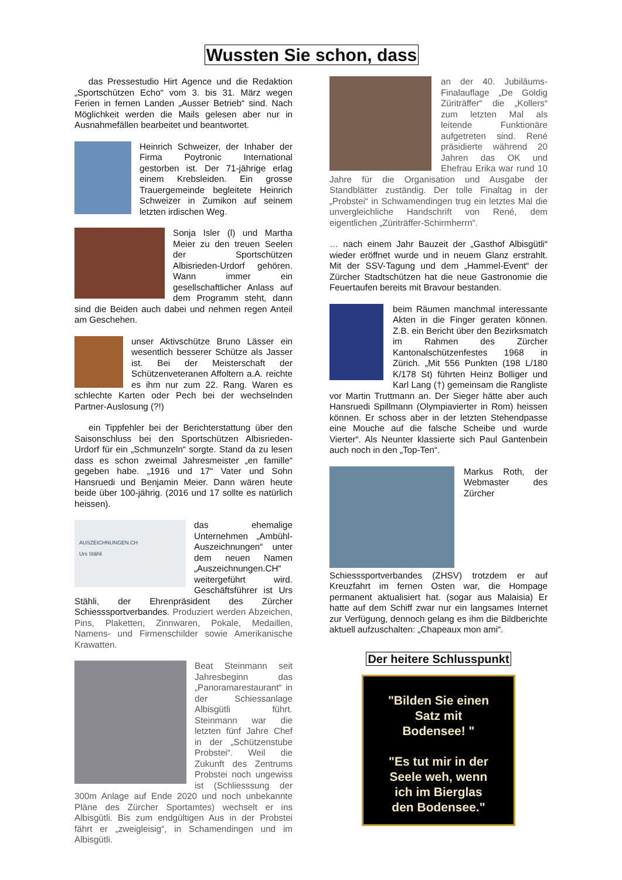Wussten Sie schon, dass
das Pressestudio Hirt Agence und die Redaktion „Sportschützen Echo“ vom 3. bis 31. März wegen Ferien in fernen Landen „Ausser Betrieb“ sind. Nach Möglichkeit werden die Mails gelesen aber nur in Ausnahmefällen bearbeitet und beantwortet.
Heinrich Schweizer, der Inhaber der Firma Poytronic International gestorben ist. Der 71-jährige erlag einem Krebsleiden. Ein grosse Trauergemeinde begleitete Heinrich Schweizer in Zumikon auf seinem letzten irdischen Weg.
Sonja Isler (l) und Martha Meier zu den treuen Seelen der Sportschützen Albisrieden-Urdorf gehören. Wann immer ein gesellschaftlicher Anlass auf dem Programm steht, dann sind die Beiden auch dabei und nehmen regen Anteil am Geschehen.
unser Aktivschütze Bruno Lässer ein wesentlich besserer Schütze als Jasser ist. Bei der Meisterschaft der Schützenveteranen Affoltern a.A. reichte es ihm nur zum 22. Rang. Waren es schlechte Karten oder Pech bei der wechselnden Partner-Auslosung (?!)
ein Tippfehler bei der Berichterstattung über den Saisonschluss bei den Sportschützen Albisrieden-Urdorf für ein „Schmunzeln“ sorgte. Stand da zu lesen dass es schon zweimal Jahresmeister „en famille“ gegeben habe. „1916 und 17“ Vater und Sohn Hansruedi und Benjamin Meier. Dann wären heute beide über 100-jährig. (2016 und 17 sollte es natürlich heissen).
AUSZEICHNUNGEN.CH
Urs Stähli das ehemalige Unternehmen „Ambühl-Auszeichnungen“ unter dem neuen Namen „Auszeichnungen.CH“ weitergeführt wird. Geschäftsführer ist Urs Stähli, der Ehrenpräsident des Zürcher Schiesssportverbandes. Produziert werden Abzeichen, Pins, Plaketten, Zinnwaren, Pokale, Medaillen, Namens- und Firmenschilder sowie Amerikanische Krawatten.
Beat Steinmann seit Jahresbeginn das „Panoramarestaurant“ in der Schiessanlage Albisgütli führt. Steinmann war die letzten fünf Jahre Chef in der „Schützenstube Probstei“. Weil die Zukunft des Zentrums Probstei noch ungewiss ist (Schliesssung der 300m Anlage auf Ende 2020 und noch unbekannte Pläne des Zürcher Sportamtes) wechselt er ins Albisgütli. Bis zum endgültigen Aus in der Probstei fährt er „zweigleisig“, in Schamendingen und im Albisgütli.
an der 40. Jubiläums-Finalauflage „De Goldig Züriträffer“ die „Kollers“ zum letzten Mal als leitende Funktionäre aufgetreten sind. René präsidierte während 20 Jahren das OK und Ehefrau Erika war rund 10 Jahre für die Organisation und Ausgabe der Standblätter zuständig. Der tolle Finaltag in der „Probstei“ in Schwamendingen trug ein letztes Mal die unvergleichliche Handschrift von René, dem eigentlichen „Züriträffer-Schirmherrn“.
… nach einem Jahr Bauzeit der „Gasthof Albisgütli“ wieder eröffnet wurde und in neuem Glanz erstrahlt. Mit der SSV-Tagung und dem „Hammel-Event“ der Zürcher Stadtschützen hat die neue Gastronomie die Feuertaufen bereits mit Bravour bestanden.
beim Räumen manchmal interessante Akten in die Finger geraten können. Z.B. ein Bericht über den Bezirksmatch im Rahmen des Zürcher Kantonalschützenfestes 1968 in Zürich. „Mit 556 Punkten (198 L/180 K/178 St) führten Heinz Bolliger und Karl Lang (†) gemeinsam die Rangliste vor Martin Truttmann an. Der Sieger hätte aber auch Hansruedi Spillmann (Olympiavierter in Rom) heissen können. Er schoss aber in der letzten Stehendpasse eine Mouche auf die falsche Scheibe und wurde Vierter“. Als Neunter klassierte sich Paul Gantenbein auch noch in den „Top-Ten“.
Markus Roth, der Webmaster des Zürcher Schiesssportverbandes (ZHSV) trotzdem er auf Kreuzfahrt im fernen Osten war, die Hompage permanent aktualisiert hat. (sogar aus Malaisia) Er hatte auf dem Schiff zwar nur ein langsames Internet zur Verfügung, dennoch gelang es ihm die Bildberichte aktuell aufzuschalten: „Chapeaux mon ami“.
Der heitere Schlusspunkt
"Bilden Sie einen
Satz mit
Bodensee! "
"Es tut mir in der
Seele weh, wenn
ich im Bierglas
den Bodensee."